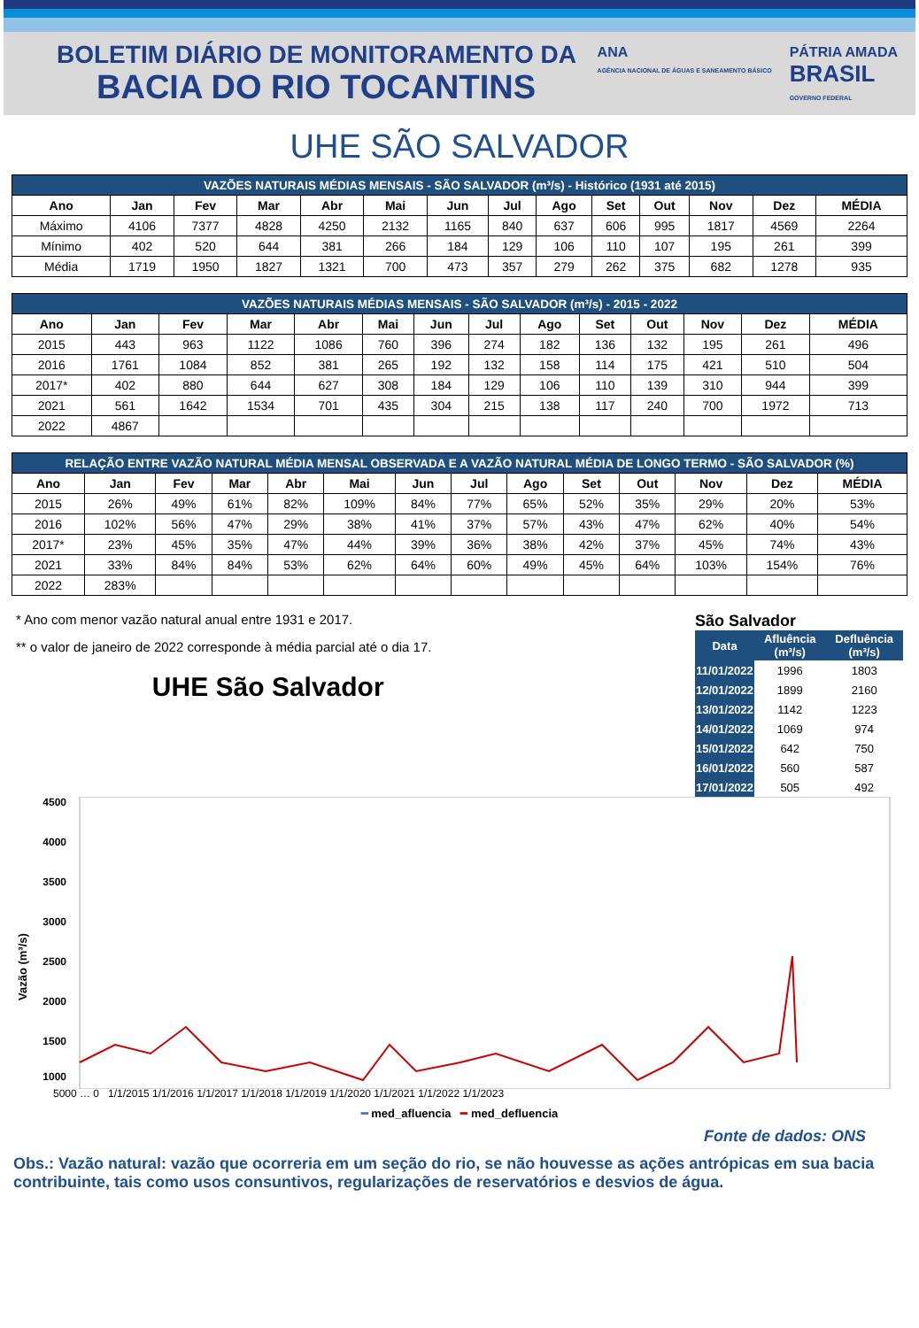BOLETIM DIÁRIO DE MONITORAMENTO DA
BACIA DO RIO TOCANTINS
ANA
AGÊNCIA NACIONAL DE ÁGUAS E SANEAMENTO BÁSICO
PÁTRIA AMADA
BRASIL
GOVERNO FEDERAL
UHE SÃO SALVADOR
| VAZÕES NATURAIS MÉDIAS MENSAIS - SÃO SALVADOR (m³/s) - Histórico (1931 até 2015) | | | | | | | | | | | | | |
| --- | --- | --- | --- | --- | --- | --- | --- | --- | --- | --- | --- | --- | --- |
| Ano | Jan | Fev | Mar | Abr | Mai | Jun | Jul | Ago | Set | Out | Nov | Dez | MÉDIA |
| Máximo | 4106 | 7377 | 4828 | 4250 | 2132 | 1165 | 840 | 637 | 606 | 995 | 1817 | 4569 | 2264 |
| Mínimo | 402 | 520 | 644 | 381 | 266 | 184 | 129 | 106 | 110 | 107 | 195 | 261 | 399 |
| Média | 1719 | 1950 | 1827 | 1321 | 700 | 473 | 357 | 279 | 262 | 375 | 682 | 1278 | 935 |
| VAZÕES NATURAIS MÉDIAS MENSAIS - SÃO SALVADOR (m³/s) - 2015 - 2022 | | | | | | | | | | | | | |
| --- | --- | --- | --- | --- | --- | --- | --- | --- | --- | --- | --- | --- | --- |
| Ano | Jan | Fev | Mar | Abr | Mai | Jun | Jul | Ago | Set | Out | Nov | Dez | MÉDIA |
| 2015 | 443 | 963 | 1122 | 1086 | 760 | 396 | 274 | 182 | 136 | 132 | 195 | 261 | 496 |
| 2016 | 1761 | 1084 | 852 | 381 | 265 | 192 | 132 | 158 | 114 | 175 | 421 | 510 | 504 |
| 2017* | 402 | 880 | 644 | 627 | 308 | 184 | 129 | 106 | 110 | 139 | 310 | 944 | 399 |
| 2021 | 561 | 1642 | 1534 | 701 | 435 | 304 | 215 | 138 | 117 | 240 | 700 | 1972 | 713 |
| 2022 | 4867 | | | | | | | | | | | | |
| RELAÇÃO ENTRE VAZÃO NATURAL MÉDIA MENSAL OBSERVADA E A VAZÃO NATURAL MÉDIA DE LONGO TERMO - SÃO SALVADOR (%) | | | | | | | | | | | | | |
| --- | --- | --- | --- | --- | --- | --- | --- | --- | --- | --- | --- | --- | --- |
| Ano | Jan | Fev | Mar | Abr | Mai | Jun | Jul | Ago | Set | Out | Nov | Dez | MÉDIA |
| 2015 | 26% | 49% | 61% | 82% | 109% | 84% | 77% | 65% | 52% | 35% | 29% | 20% | 53% |
| 2016 | 102% | 56% | 47% | 29% | 38% | 41% | 37% | 57% | 43% | 47% | 62% | 40% | 54% |
| 2017* | 23% | 45% | 35% | 47% | 44% | 39% | 36% | 38% | 42% | 37% | 45% | 74% | 43% |
| 2021 | 33% | 84% | 84% | 53% | 62% | 64% | 60% | 49% | 45% | 64% | 103% | 154% | 76% |
| 2022 | 283% | | | | | | | | | | | | |
* Ano com menor vazão natural anual entre 1931 e 2017.
** o valor de janeiro de 2022 corresponde à média parcial até o dia 17.
UHE São Salvador
São Salvador
| Data | Afluência (m³/s) | Defluência (m³/s) |
| --- | --- | --- |
| 11/01/2022 | 1996 | 1803 |
| 12/01/2022 | 1899 | 2160 |
| 13/01/2022 | 1142 | 1223 |
| 14/01/2022 | 1069 | 974 |
| 15/01/2022 | 642 | 750 |
| 16/01/2022 | 560 | 587 |
| 17/01/2022 | 505 | 492 |
Vazão (m³/s)
4500
4000
3500
3000
2500
2000
1500
1000
5000 … 0 1/1/2015 1/1/2016 1/1/2017 1/1/2018 1/1/2019 1/1/2020 1/1/2021 1/1/2022 1/1/2023
━ med_afluencia ━ med_defluencia
Fonte de dados: ONS
Obs.: Vazão natural: vazão que ocorreria em um seção do rio, se não houvesse as ações antrópicas em sua bacia contribuinte, tais como usos consuntivos, regularizações de reservatórios e desvios de água.